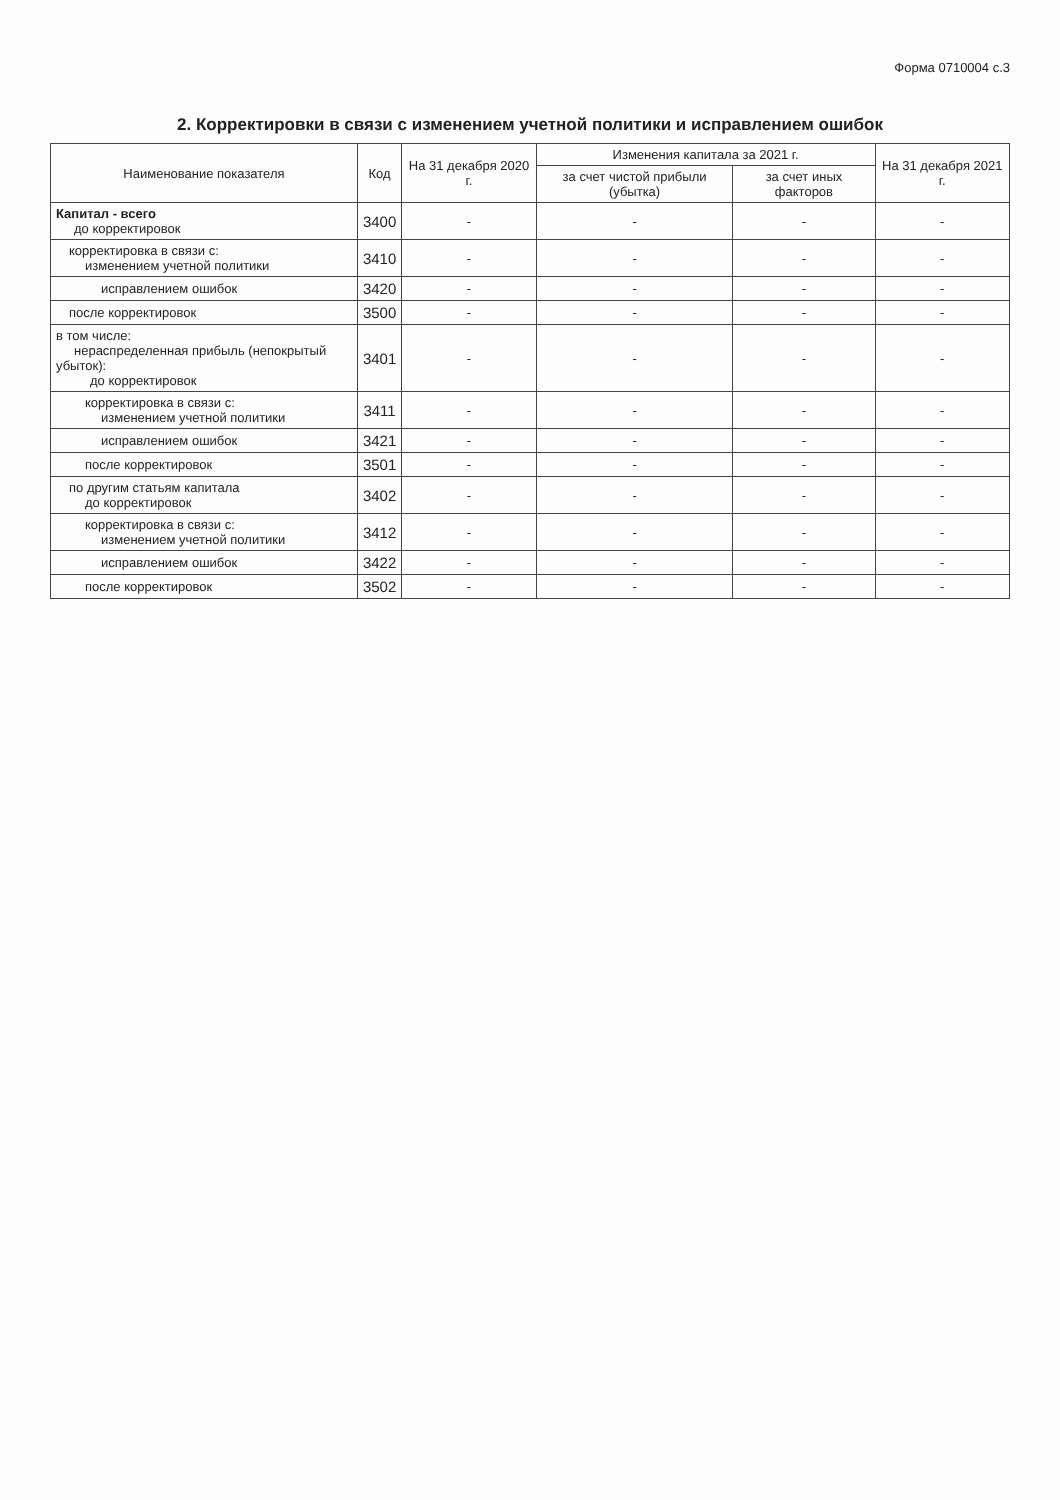Форма 0710004 с.3
2. Корректировки в связи с изменением учетной политики и исправлением ошибок
| Наименование показателя | Код | На 31 декабря 2020 г. | Изменения капитала за 2021 г. | | На 31 декабря 2021 г. |
| --- | --- | --- | --- | --- | --- |
| | | | за счет чистой прибыли (убытка) | за счет иных факторов | |
| Капитал - всего до корректировок | 3400 | - | - | - | - |
| корректировка в связи с: изменением учетной политики | 3410 | - | - | - | - |
| исправлением ошибок | 3420 | - | - | - | - |
| после корректировок | 3500 | - | - | - | - |
| в том числе: нераспределенная прибыль (непокрытый убыток): до корректировок | 3401 | - | - | - | - |
| корректировка в связи с: изменением учетной политики | 3411 | - | - | - | - |
| исправлением ошибок | 3421 | - | - | - | - |
| после корректировок | 3501 | - | - | - | - |
| по другим статьям капитала до корректировок | 3402 | - | - | - | - |
| корректировка в связи с: изменением учетной политики | 3412 | - | - | - | - |
| исправлением ошибок | 3422 | - | - | - | - |
| после корректировок | 3502 | - | - | - | - |